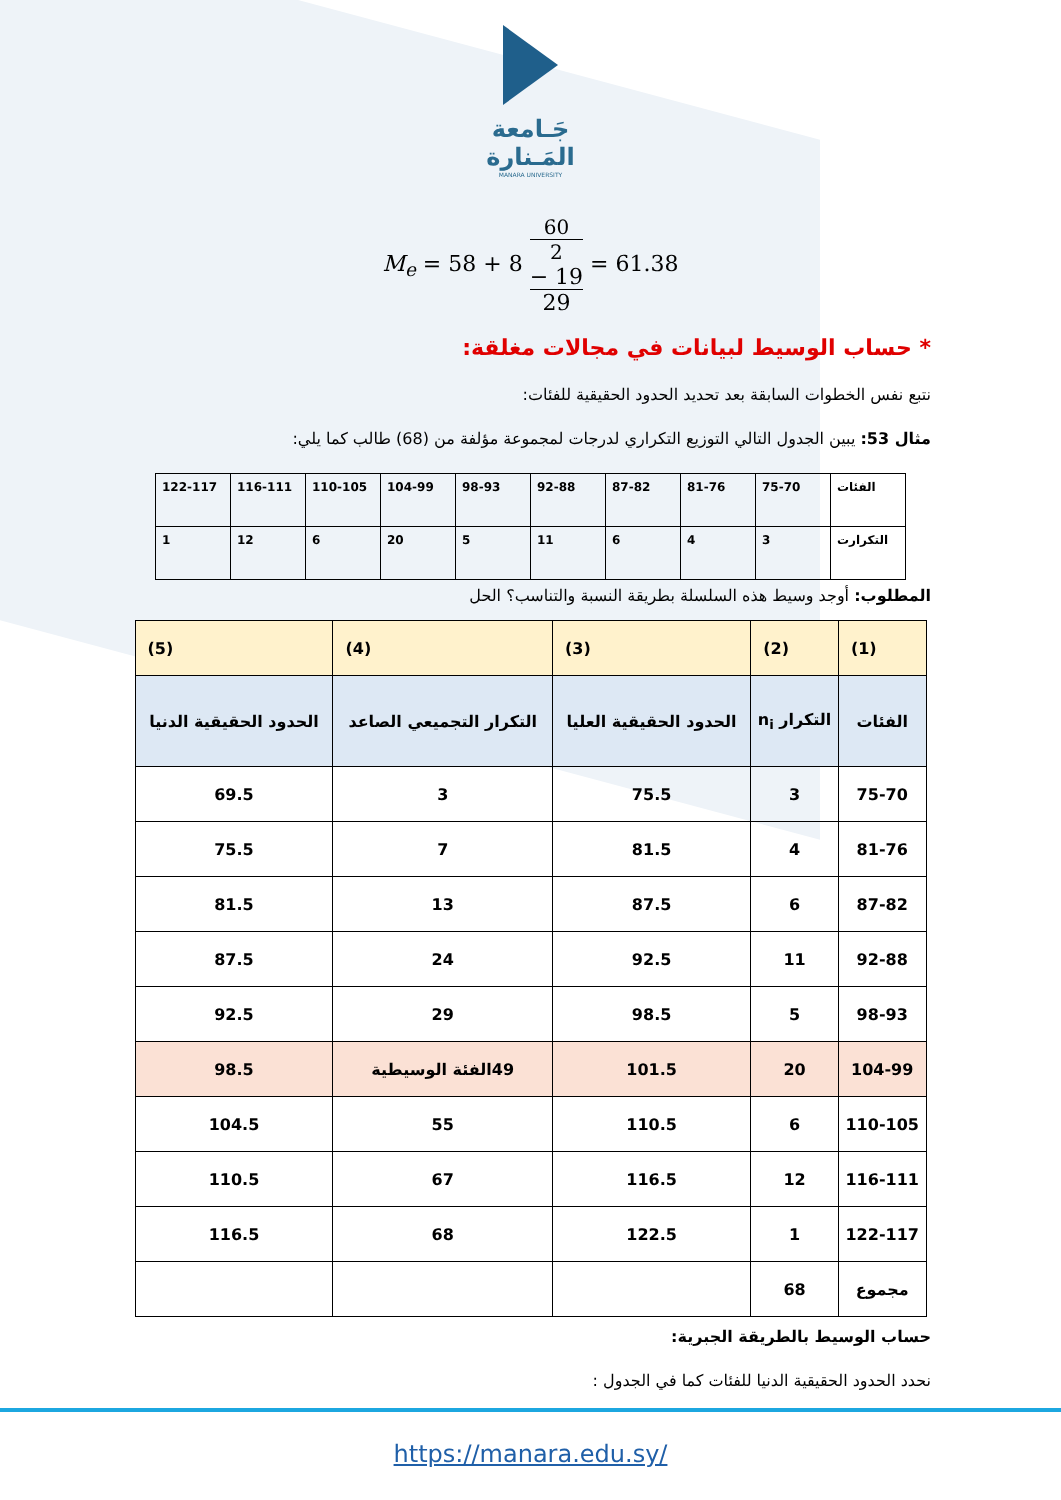جَـامعة
المَـنارة
MANARA UNIVERSITY
M<sub>e</sub> = 58 + 8 60
2
− 19 29 = 61.38
* حساب الوسيط لبيانات في مجالات مغلقة:
نتبع نفس الخطوات السابقة بعد تحديد الحدود الحقيقية للفئات:
مثال 53: يبين الجدول التالي التوزيع التكراري لدرجات لمجموعة مؤلفة من (68) طالب كما يلي:
| الفئات | 75-70 | 81-76 | 87-82 | 92-88 | 98-93 | 104-99 | 110-105 | 116-111 | 122-117 |
| التكرارت | 3 | 4 | 6 | 11 | 5 | 20 | 6 | 12 | 1 |
المطلوب: أوجد وسيط هذه السلسلة بطريقة النسبة والتناسب؟ الحل
| (1) | (2) | (3) | (4) | (5) |
| --- | --- | --- | --- | --- |
| الفئات | التكرار n<sub>i</sub> | الحدود الحقيقية العليا | التكرار التجميعي الصاعد | الحدود الحقيقية الدنيا |
| 75-70 | 3 | 75.5 | 3 | 69.5 |
| 81-76 | 4 | 81.5 | 7 | 75.5 |
| 87-82 | 6 | 87.5 | 13 | 81.5 |
| 92-88 | 11 | 92.5 | 24 | 87.5 |
| 98-93 | 5 | 98.5 | 29 | 92.5 |
| 104-99 | 20 | 101.5 | 49الفئة الوسيطية | 98.5 |
| 110-105 | 6 | 110.5 | 55 | 104.5 |
| 116-111 | 12 | 116.5 | 67 | 110.5 |
| 122-117 | 1 | 122.5 | 68 | 116.5 |
| مجموع | 68 | | | |
حساب الوسيط بالطريقة الجبرية:
نحدد الحدود الحقيقية الدنيا للفئات كما في الجدول :
https://manara.edu.sy/